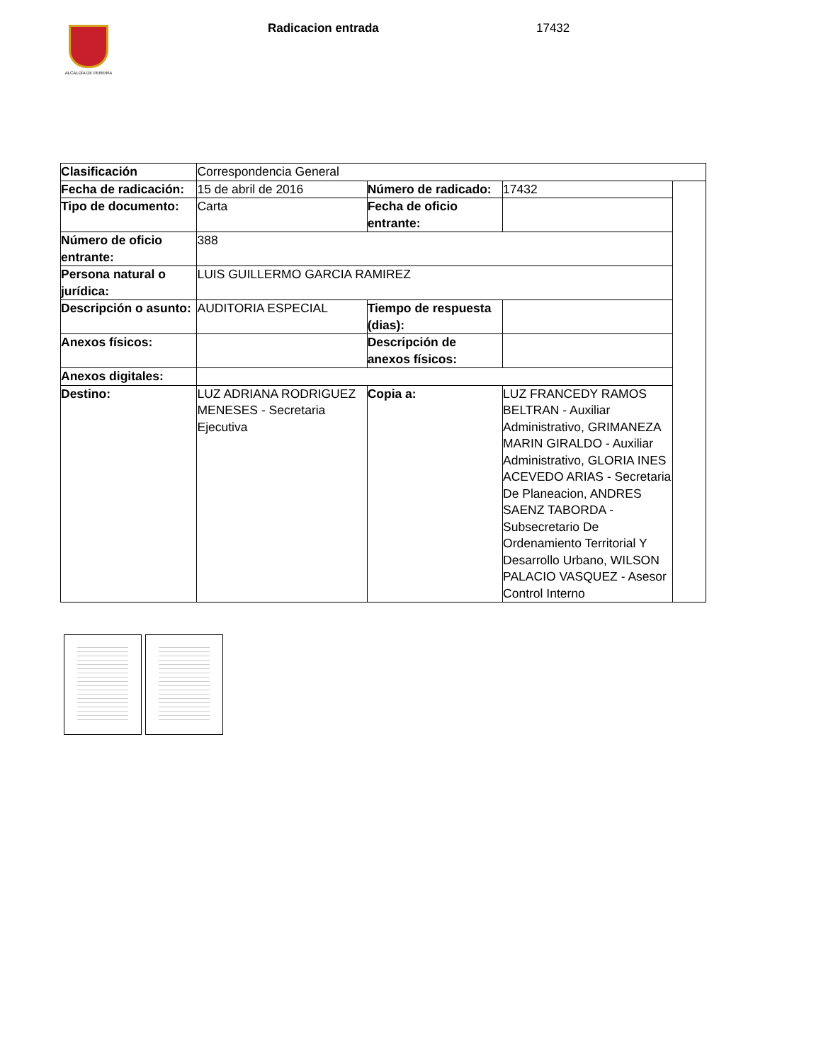ALCALDÍA DE PEREIRA Radicacion entrada 17432
| Clasificación | Correspondencia General | | | |
| Fecha de radicación: | 15 de abril de 2016 | Número de radicado: | 17432 | |
| Tipo de documento: | Carta | Fecha de oficio entrante: | | |
| Número de oficio entrante: | 388 | | | |
| Persona natural o jurídica: | LUIS GUILLERMO GARCIA RAMIREZ | | | |
| Descripción o asunto: | AUDITORIA ESPECIAL | Tiempo de respuesta (dias): | | |
| Anexos físicos: | | Descripción de anexos físicos: | | |
| Anexos digitales: | | | | |
| Destino: | LUZ ADRIANA RODRIGUEZ MENESES - Secretaria Ejecutiva | Copia a: | LUZ FRANCEDY RAMOS BELTRAN - Auxiliar Administrativo, GRIMANEZA MARIN GIRALDO - Auxiliar Administrativo, GLORIA INES ACEVEDO ARIAS - Secretaria De Planeacion, ANDRES SAENZ TABORDA - Subsecretario De Ordenamiento Territorial Y Desarrollo Urbano, WILSON PALACIO VASQUEZ - Asesor Control Interno | |